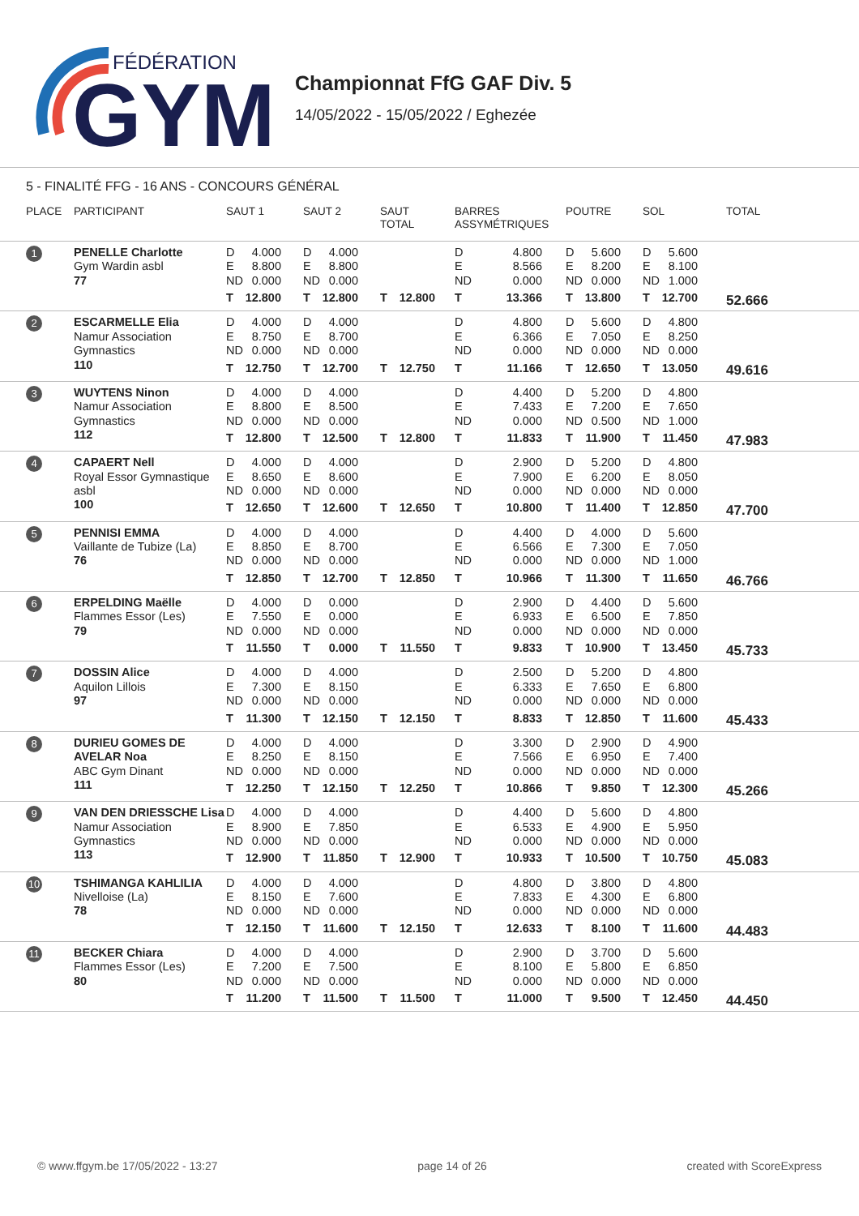FÉDÉRATION
GYM
Championnat FfG GAF Div. 5
14/05/2022 - 15/05/2022 / Eghezée
5 - FINALITÉ FFG - 16 ANS - CONCOURS GÉNÉRAL
| PLACE | PARTICIPANT | SAUT 1 | SAUT 2 | SAUT TOTAL | BARRES ASSYMÉTRIQUES | POUTRE | SOL | TOTAL |
| --- | --- | --- | --- | --- | --- | --- | --- | --- |
| 1 | PENELLE Charlotte Gym Wardin asbl 77 | D 4.000 E 8.800 ND 0.000 T 12.800 | D 4.000 E 8.800 ND 0.000 T 12.800 | T 12.800 | D 4.800 E 8.566 ND 0.000 T 13.366 | D 5.600 E 8.200 ND 0.000 T 13.800 | D 5.600 E 8.100 ND 1.000 T 12.700 | 52.666 |
| 2 | ESCARMELLE Elia Namur Association Gymnastics 110 | D 4.000 E 8.750 ND 0.000 T 12.750 | D 4.000 E 8.700 ND 0.000 T 12.700 | T 12.750 | D 4.800 E 6.366 ND 0.000 T 11.166 | D 5.600 E 7.050 ND 0.000 T 12.650 | D 4.800 E 8.250 ND 0.000 T 13.050 | 49.616 |
| 3 | WUYTENS Ninon Namur Association Gymnastics 112 | D 4.000 E 8.800 ND 0.000 T 12.800 | D 4.000 E 8.500 ND 0.000 T 12.500 | T 12.800 | D 4.400 E 7.433 ND 0.000 T 11.833 | D 5.200 E 7.200 ND 0.500 T 11.900 | D 4.800 E 7.650 ND 1.000 T 11.450 | 47.983 |
| 4 | CAPAERT Nell Royal Essor Gymnastique asbl 100 | D 4.000 E 8.650 ND 0.000 T 12.650 | D 4.000 E 8.600 ND 0.000 T 12.600 | T 12.650 | D 2.900 E 7.900 ND 0.000 T 10.800 | D 5.200 E 6.200 ND 0.000 T 11.400 | D 4.800 E 8.050 ND 0.000 T 12.850 | 47.700 |
| 5 | PENNISI EMMA Vaillante de Tubize (La) 76 | D 4.000 E 8.850 ND 0.000 T 12.850 | D 4.000 E 8.700 ND 0.000 T 12.700 | T 12.850 | D 4.400 E 6.566 ND 0.000 T 10.966 | D 4.000 E 7.300 ND 0.000 T 11.300 | D 5.600 E 7.050 ND 1.000 T 11.650 | 46.766 |
| 6 | ERPELDING Maëlle Flammes Essor (Les) 79 | D 4.000 E 7.550 ND 0.000 T 11.550 | D 0.000 E 0.000 ND 0.000 T 0.000 | T 11.550 | D 2.900 E 6.933 ND 0.000 T 9.833 | D 4.400 E 6.500 ND 0.000 T 10.900 | D 5.600 E 7.850 ND 0.000 T 13.450 | 45.733 |
| 7 | DOSSIN Alice Aquilon Lillois 97 | D 4.000 E 7.300 ND 0.000 T 11.300 | D 4.000 E 8.150 ND 0.000 T 12.150 | T 12.150 | D 2.500 E 6.333 ND 0.000 T 8.833 | D 5.200 E 7.650 ND 0.000 T 12.850 | D 4.800 E 6.800 ND 0.000 T 11.600 | 45.433 |
| 8 | DURIEU GOMES DE AVELAR Noa ABC Gym Dinant 111 | D 4.000 E 8.250 ND 0.000 T 12.250 | D 4.000 E 8.150 ND 0.000 T 12.150 | T 12.250 | D 3.300 E 7.566 ND 0.000 T 10.866 | D 2.900 E 6.950 ND 0.000 T 9.850 | D 4.900 E 7.400 ND 0.000 T 12.300 | 45.266 |
| 9 | VAN DEN DRIESSCHE Lisa Namur Association Gymnastics 113 | D 4.000 E 8.900 ND 0.000 T 12.900 | D 4.000 E 7.850 ND 0.000 T 11.850 | T 12.900 | D 4.400 E 6.533 ND 0.000 T 10.933 | D 5.600 E 4.900 ND 0.000 T 10.500 | D 4.800 E 5.950 ND 0.000 T 10.750 | 45.083 |
| 10 | TSHIMANGA KAHLILIA Nivelloise (La) 78 | D 4.000 E 8.150 ND 0.000 T 12.150 | D 4.000 E 7.600 ND 0.000 T 11.600 | T 12.150 | D 4.800 E 7.833 ND 0.000 T 12.633 | D 3.800 E 4.300 ND 0.000 T 8.100 | D 4.800 E 6.800 ND 0.000 T 11.600 | 44.483 |
| 11 | BECKER Chiara Flammes Essor (Les) 80 | D 4.000 E 7.200 ND 0.000 T 11.200 | D 4.000 E 7.500 ND 0.000 T 11.500 | T 11.500 | D 2.900 E 8.100 ND 0.000 T 11.000 | D 3.700 E 5.800 ND 0.000 T 9.500 | D 5.600 E 6.850 ND 0.000 T 12.450 | 44.450 |
© www.ffgym.be 17/05/2022 - 13:27 page 14 of 26 created with ScoreExpress